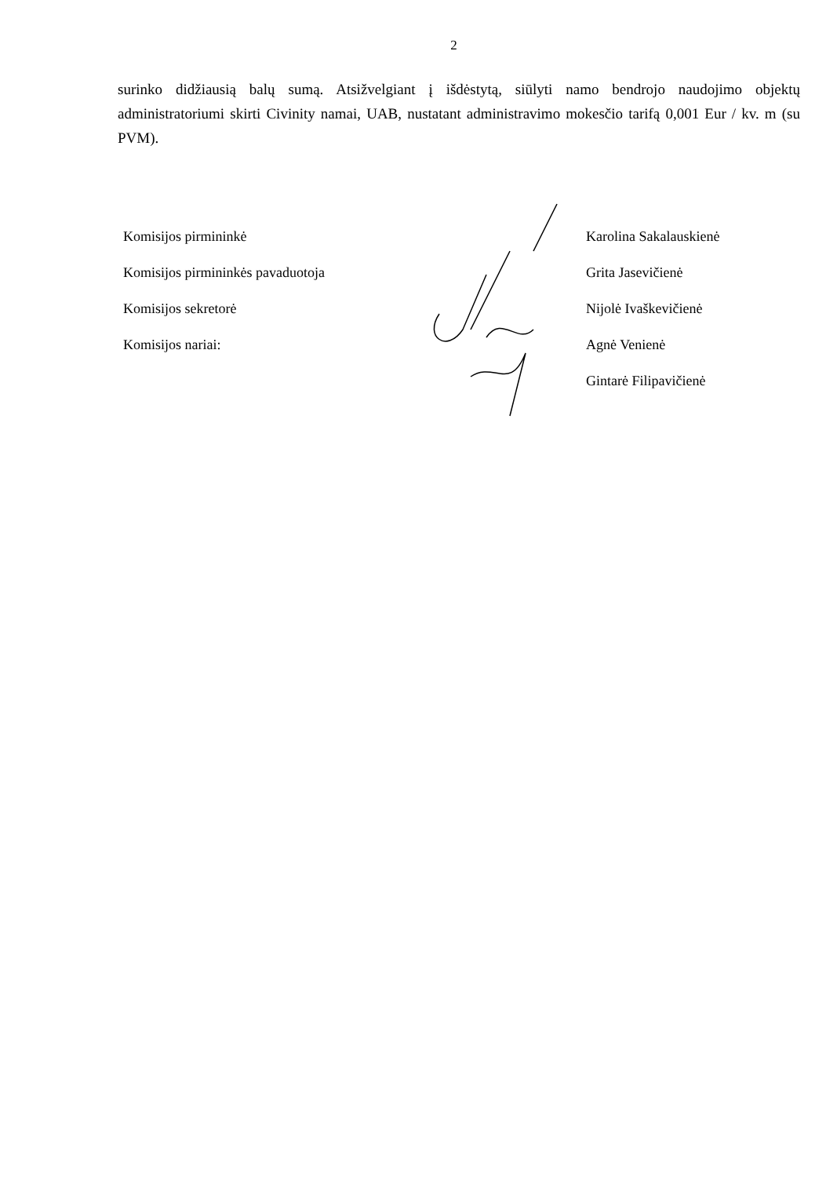2
surinko didžiausią balų sumą. Atsižvelgiant į išdėstytą, siūlyti namo bendrojo naudojimo objektų administratoriumi skirti Civinity namai, UAB, nustatant administravimo mokesčio tarifą 0,001 Eur / kv. m (su PVM).
Komisijos pirmininkė
Komisijos pirmininkės pavaduotoja
Komisijos sekretorė
Komisijos nariai:
Karolina Sakalauskienė
Grita Jasevičienė
Nijolė Ivaškevičienė
Agnė Venienė
Gintarė Filipavičienė